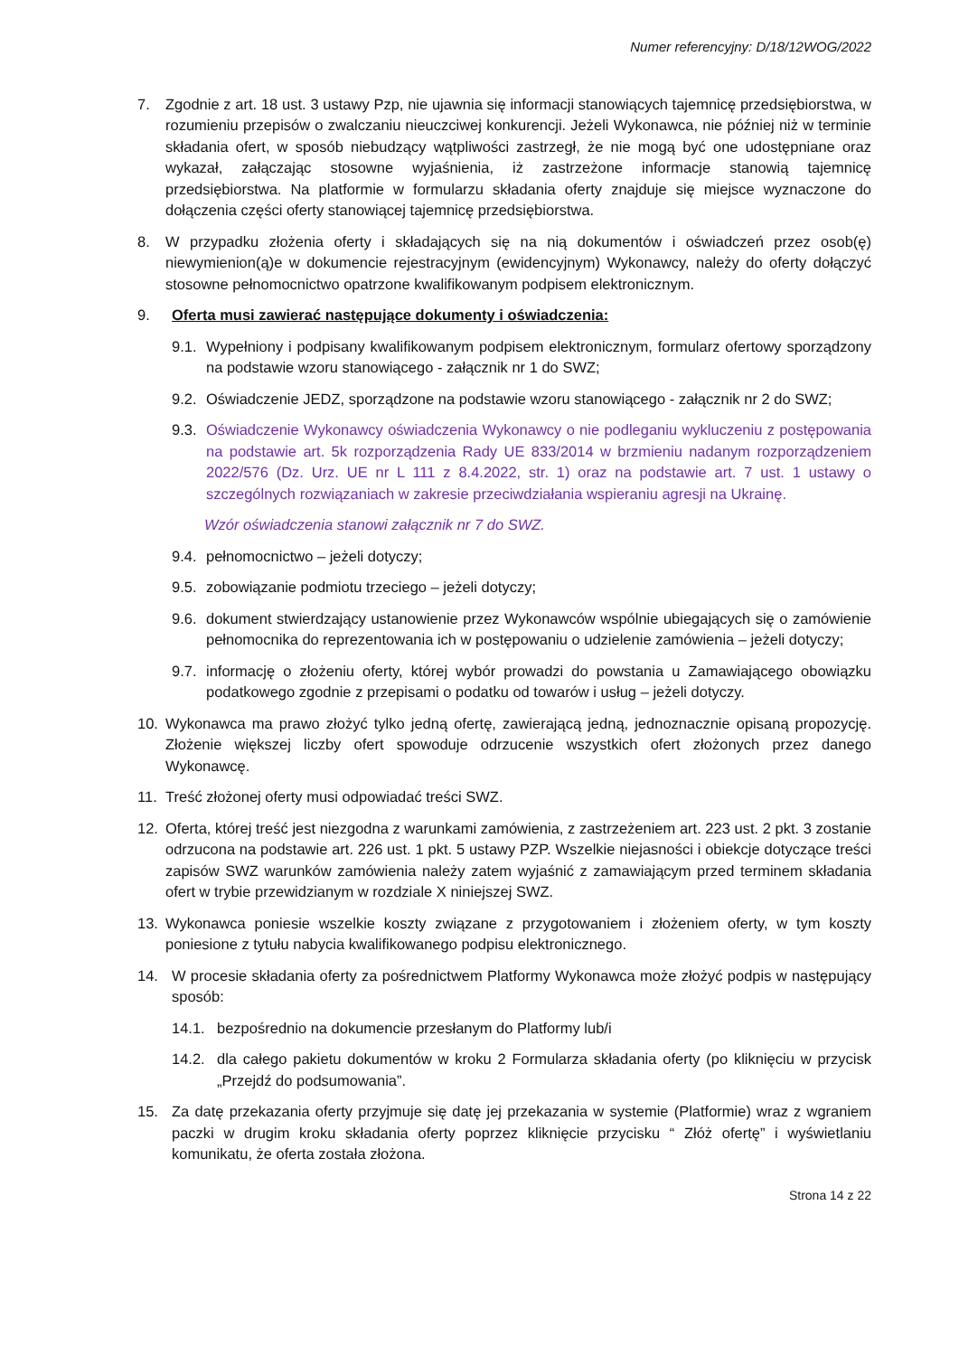Numer referencyjny: D/18/12WOG/2022
7. Zgodnie z art. 18 ust. 3 ustawy Pzp, nie ujawnia się informacji stanowiących tajemnicę przedsiębiorstwa, w rozumieniu przepisów o zwalczaniu nieuczciwej konkurencji. Jeżeli Wykonawca, nie później niż w terminie składania ofert, w sposób niebudzący wątpliwości zastrzegł, że nie mogą być one udostępniane oraz wykazał, załączając stosowne wyjaśnienia, iż zastrzeżone informacje stanowią tajemnicę przedsiębiorstwa. Na platformie w formularzu składania oferty znajduje się miejsce wyznaczone do dołączenia części oferty stanowiącej tajemnicę przedsiębiorstwa.
8. W przypadku złożenia oferty i składających się na nią dokumentów i oświadczeń przez osob(ę) niewymienion(ą)e w dokumencie rejestracyjnym (ewidencyjnym) Wykonawcy, należy do oferty dołączyć stosowne pełnomocnictwo opatrzone kwalifikowanym podpisem elektronicznym.
9. Oferta musi zawierać następujące dokumenty i oświadczenia:
9.1. Wypełniony i podpisany kwalifikowanym podpisem elektronicznym, formularz ofertowy sporządzony na podstawie wzoru stanowiącego - załącznik nr 1 do SWZ;
9.2. Oświadczenie JEDZ, sporządzone na podstawie wzoru stanowiącego - załącznik nr 2 do SWZ;
9.3. Oświadczenie Wykonawcy oświadczenia Wykonawcy o nie podleganiu wykluczeniu z postępowania na podstawie art. 5k rozporządzenia Rady UE 833/2014 w brzmieniu nadanym rozporządzeniem 2022/576 (Dz. Urz. UE nr L 111 z 8.4.2022, str. 1) oraz na podstawie art. 7 ust. 1 ustawy o szczególnych rozwiązaniach w zakresie przeciwdziałania wspieraniu agresji na Ukrainę.
Wzór oświadczenia stanowi załącznik nr 7 do SWZ.
9.4. pełnomocnictwo – jeżeli dotyczy;
9.5. zobowiązanie podmiotu trzeciego – jeżeli dotyczy;
9.6. dokument stwierdzający ustanowienie przez Wykonawców wspólnie ubiegających się o zamówienie pełnomocnika do reprezentowania ich w postępowaniu o udzielenie zamówienia – jeżeli dotyczy;
9.7. informację o złożeniu oferty, której wybór prowadzi do powstania u Zamawiającego obowiązku podatkowego zgodnie z przepisami o podatku od towarów i usług – jeżeli dotyczy.
10. Wykonawca ma prawo złożyć tylko jedną ofertę, zawierającą jedną, jednoznacznie opisaną propozycję. Złożenie większej liczby ofert spowoduje odrzucenie wszystkich ofert złożonych przez danego Wykonawcę.
11. Treść złożonej oferty musi odpowiadać treści SWZ.
12. Oferta, której treść jest niezgodna z warunkami zamówienia, z zastrzeżeniem art. 223 ust. 2 pkt. 3 zostanie odrzucona na podstawie art. 226 ust. 1 pkt. 5 ustawy PZP. Wszelkie niejasności i obiekcje dotyczące treści zapisów SWZ warunków zamówienia należy zatem wyjaśnić z zamawiającym przed terminem składania ofert w trybie przewidzianym w rozdziale X niniejszej SWZ.
13. Wykonawca poniesie wszelkie koszty związane z przygotowaniem i złożeniem oferty, w tym koszty poniesione z tytułu nabycia kwalifikowanego podpisu elektronicznego.
14. W procesie składania oferty za pośrednictwem Platformy Wykonawca może złożyć podpis w następujący sposób:
14.1. bezpośrednio na dokumencie przesłanym do Platformy lub/i
14.2. dla całego pakietu dokumentów w kroku 2 Formularza składania oferty (po kliknięciu w przycisk „Przejdź do podsumowania”.
15. Za datę przekazania oferty przyjmuje się datę jej przekazania w systemie (Platformie) wraz z wgraniem paczki w drugim kroku składania oferty poprzez kliknięcie przycisku “ Złóż ofertę” i wyświetlaniu komunikatu, że oferta została złożona.
Strona 14 z 22